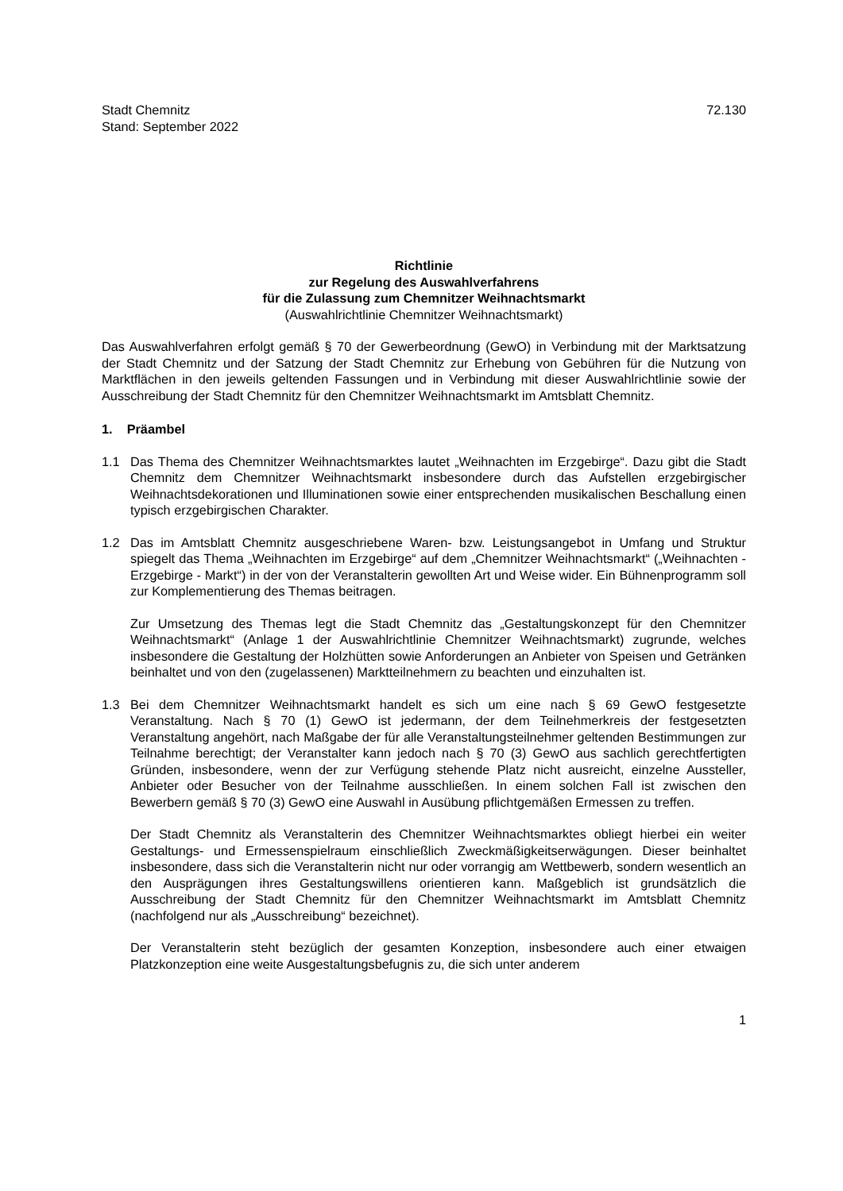Stadt Chemnitz
Stand: September 2022
72.130
Richtlinie
zur Regelung des Auswahlverfahrens
für die Zulassung zum Chemnitzer Weihnachtsmarkt
(Auswahlrichtlinie Chemnitzer Weihnachtsmarkt)
Das Auswahlverfahren erfolgt gemäß § 70 der Gewerbeordnung (GewO) in Verbindung mit der Marktsatzung der Stadt Chemnitz und der Satzung der Stadt Chemnitz zur Erhebung von Gebühren für die Nutzung von Marktflächen in den jeweils geltenden Fassungen und in Verbindung mit dieser Auswahlrichtlinie sowie der Ausschreibung der Stadt Chemnitz für den Chemnitzer Weihnachtsmarkt im Amtsblatt Chemnitz.
1. Präambel
1.1 Das Thema des Chemnitzer Weihnachtsmarktes lautet „Weihnachten im Erzgebirge“. Dazu gibt die Stadt Chemnitz dem Chemnitzer Weihnachtsmarkt insbesondere durch das Aufstellen erzgebirgischer Weihnachtsdekorationen und Illuminationen sowie einer entsprechenden musikalischen Beschallung einen typisch erzgebirgischen Charakter.
1.2 Das im Amtsblatt Chemnitz ausgeschriebene Waren- bzw. Leistungsangebot in Umfang und Struktur spiegelt das Thema „Weihnachten im Erzgebirge“ auf dem „Chemnitzer Weihnachtsmarkt“ („Weihnachten - Erzgebirge - Markt“) in der von der Veranstalterin gewollten Art und Weise wider. Ein Bühnenprogramm soll zur Komplementierung des Themas beitragen.
Zur Umsetzung des Themas legt die Stadt Chemnitz das „Gestaltungskonzept für den Chemnitzer Weihnachtsmarkt“ (Anlage 1 der Auswahlrichtlinie Chemnitzer Weihnachtsmarkt) zugrunde, welches insbesondere die Gestaltung der Holzhütten sowie Anforderungen an Anbieter von Speisen und Getränken beinhaltet und von den (zugelassenen) Marktteilnehmern zu beachten und einzuhalten ist.
1.3 Bei dem Chemnitzer Weihnachtsmarkt handelt es sich um eine nach § 69 GewO festgesetzte Veranstaltung. Nach § 70 (1) GewO ist jedermann, der dem Teilnehmerkreis der festgesetzten Veranstaltung angehört, nach Maßgabe der für alle Veranstaltungsteilnehmer geltenden Bestimmungen zur Teilnahme berechtigt; der Veranstalter kann jedoch nach § 70 (3) GewO aus sachlich gerechtfertigten Gründen, insbesondere, wenn der zur Verfügung stehende Platz nicht ausreicht, einzelne Aussteller, Anbieter oder Besucher von der Teilnahme ausschließen. In einem solchen Fall ist zwischen den Bewerbern gemäß § 70 (3) GewO eine Auswahl in Ausübung pflichtgemäßen Ermessen zu treffen.
Der Stadt Chemnitz als Veranstalterin des Chemnitzer Weihnachtsmarktes obliegt hierbei ein weiter Gestaltungs- und Ermessenspielraum einschließlich Zweckmäßigkeitserwägungen. Dieser beinhaltet insbesondere, dass sich die Veranstalterin nicht nur oder vorrangig am Wettbewerb, sondern wesentlich an den Ausprägungen ihres Gestaltungswillens orientieren kann. Maßgeblich ist grundsätzlich die Ausschreibung der Stadt Chemnitz für den Chemnitzer Weihnachtsmarkt im Amtsblatt Chemnitz (nachfolgend nur als „Ausschreibung“ bezeichnet).
Der Veranstalterin steht bezüglich der gesamten Konzeption, insbesondere auch einer etwaigen Platzkonzeption eine weite Ausgestaltungsbefugnis zu, die sich unter anderem
1